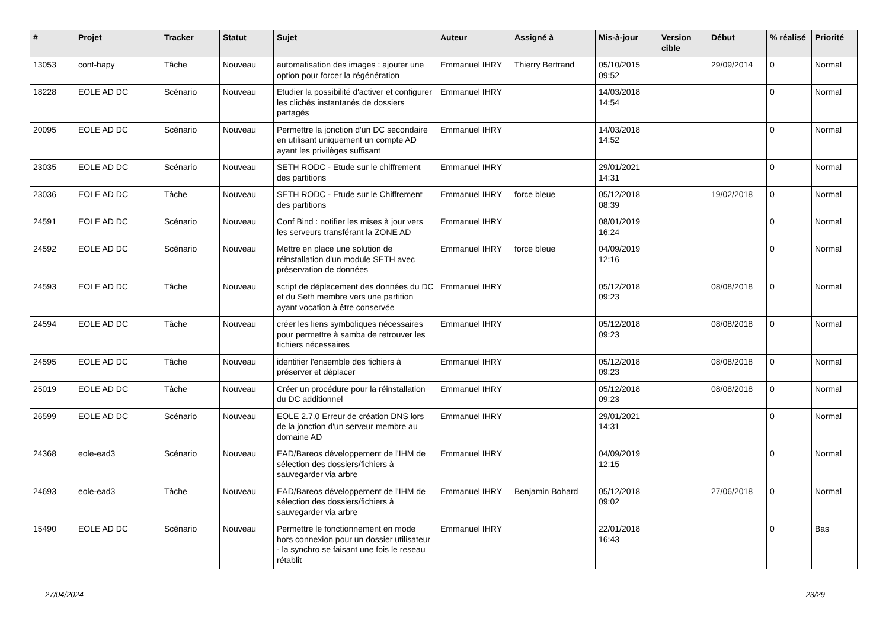| # | Projet | Tracker | Statut | Sujet | Auteur | Assigné à | Mis-à-jour | Version cible | Début | % réalisé | Priorité |
| --- | --- | --- | --- | --- | --- | --- | --- | --- | --- | --- | --- |
| 13053 | conf-hapy | Tâche | Nouveau | automatisation des images : ajouter une option pour forcer la régénération | Emmanuel IHRY | Thierry Bertrand | 05/10/2015 09:52 | | 29/09/2014 | 0 | Normal |
| 18228 | EOLE AD DC | Scénario | Nouveau | Etudier la possibilité d'activer et configurer les clichés instantanés de dossiers partagés | Emmanuel IHRY | | 14/03/2018 14:54 | | | 0 | Normal |
| 20095 | EOLE AD DC | Scénario | Nouveau | Permettre la jonction d'un DC secondaire en utilisant uniquement un compte AD ayant les privilèges suffisant | Emmanuel IHRY | | 14/03/2018 14:52 | | | 0 | Normal |
| 23035 | EOLE AD DC | Scénario | Nouveau | SETH RODC - Etude sur le chiffrement des partitions | Emmanuel IHRY | | 29/01/2021 14:31 | | | 0 | Normal |
| 23036 | EOLE AD DC | Tâche | Nouveau | SETH RODC - Etude sur le Chiffrement des partitions | Emmanuel IHRY | force bleue | 05/12/2018 08:39 | | 19/02/2018 | 0 | Normal |
| 24591 | EOLE AD DC | Scénario | Nouveau | Conf Bind : notifier les mises à jour vers les serveurs transférant la ZONE AD | Emmanuel IHRY | | 08/01/2019 16:24 | | | 0 | Normal |
| 24592 | EOLE AD DC | Scénario | Nouveau | Mettre en place une solution de réinstallation d'un module SETH avec préservation de données | Emmanuel IHRY | force bleue | 04/09/2019 12:16 | | | 0 | Normal |
| 24593 | EOLE AD DC | Tâche | Nouveau | script de déplacement des données du DC et du Seth membre vers une partition ayant vocation à être conservée | Emmanuel IHRY | | 05/12/2018 09:23 | | 08/08/2018 | 0 | Normal |
| 24594 | EOLE AD DC | Tâche | Nouveau | créer les liens symboliques nécessaires pour permettre à samba de retrouver les fichiers nécessaires | Emmanuel IHRY | | 05/12/2018 09:23 | | 08/08/2018 | 0 | Normal |
| 24595 | EOLE AD DC | Tâche | Nouveau | identifier l'ensemble des fichiers à préserver et déplacer | Emmanuel IHRY | | 05/12/2018 09:23 | | 08/08/2018 | 0 | Normal |
| 25019 | EOLE AD DC | Tâche | Nouveau | Créer un procédure pour la réinstallation du DC additionnel | Emmanuel IHRY | | 05/12/2018 09:23 | | 08/08/2018 | 0 | Normal |
| 26599 | EOLE AD DC | Scénario | Nouveau | EOLE 2.7.0 Erreur de création DNS lors de la jonction d'un serveur membre au domaine AD | Emmanuel IHRY | | 29/01/2021 14:31 | | | 0 | Normal |
| 24368 | eole-ead3 | Scénario | Nouveau | EAD/Bareos développement de l'IHM de sélection des dossiers/fichiers à sauvegarder via arbre | Emmanuel IHRY | | 04/09/2019 12:15 | | | 0 | Normal |
| 24693 | eole-ead3 | Tâche | Nouveau | EAD/Bareos développement de l'IHM de sélection des dossiers/fichiers à sauvegarder via arbre | Emmanuel IHRY | Benjamin Bohard | 05/12/2018 09:02 | | 27/06/2018 | 0 | Normal |
| 15490 | EOLE AD DC | Scénario | Nouveau | Permettre le fonctionnement en mode hors connexion pour un dossier utilisateur - la synchro se faisant une fois le reseau rétablit | Emmanuel IHRY | | 22/01/2018 16:43 | | | 0 | Bas |
27/04/2024 23/29